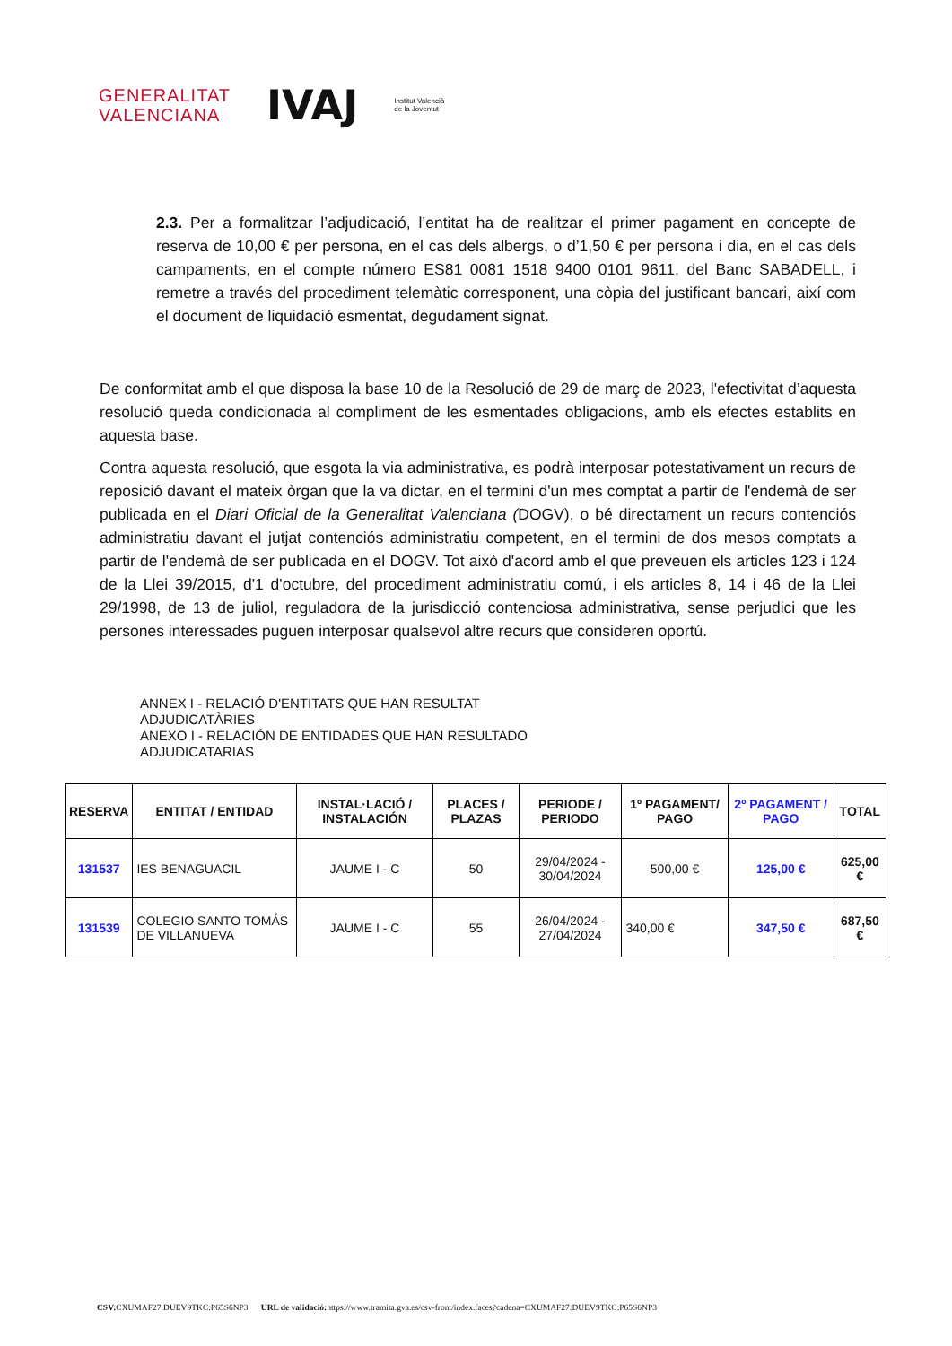GENERALITAT
VALENCIANA
IVAJ
Institut Valencià
de la Joventut
2.3. Per a formalitzar l’adjudicació, l’entitat ha de realitzar el primer pagament en concepte de reserva de 10,00 € per persona, en el cas dels albergs, o d’1,50 € per persona i dia, en el cas dels campaments, en el compte número ES81 0081 1518 9400 0101 9611, del Banc SABADELL, i remetre a través del procediment telemàtic corresponent, una còpia del justificant bancari, així com el document de liquidació esmentat, degudament signat.
De conformitat amb el que disposa la base 10 de la Resolució de 29 de març de 2023, l'efectivitat d’aquesta resolució queda condicionada al compliment de les esmentades obligacions, amb els efectes establits en aquesta base.
Contra aquesta resolució, que esgota la via administrativa, es podrà interposar potestativament un recurs de reposició davant el mateix òrgan que la va dictar, en el termini d'un mes comptat a partir de l'endemà de ser publicada en el Diari Oficial de la Generalitat Valenciana (DOGV), o bé directament un recurs contenciós administratiu davant el jutjat contenciós administratiu competent, en el termini de dos mesos comptats a partir de l'endemà de ser publicada en el DOGV. Tot això d'acord amb el que preveuen els articles 123 i 124 de la Llei 39/2015, d'1 d'octubre, del procediment administratiu comú, i els articles 8, 14 i 46 de la Llei 29/1998, de 13 de juliol, reguladora de la jurisdicció contenciosa administrativa, sense perjudici que les persones interessades puguen interposar qualsevol altre recurs que consideren oportú.
ANNEX I - RELACIÓ D'ENTITATS QUE HAN RESULTAT
ADJUDICATÀRIES
ANEXO I - RELACIÓN DE ENTIDADES QUE HAN RESULTADO
ADJUDICATARIAS
| RESERVA | ENTITAT / ENTIDAD | INSTAL·LACIÓ / INSTALACIÓN | PLACES / PLAZAS | PERIODE / PERIODO | 1º PAGAMENT/ PAGO | 2º PAGAMENT / PAGO | TOTAL |
| --- | --- | --- | --- | --- | --- | --- | --- |
| 131537 | IES BENAGUACIL | JAUME I - C | 50 | 29/04/2024 - 30/04/2024 | 500,00 € | 125,00 € | 625,00 € |
| 131539 | COLEGIO SANTO TOMÁS DE VILLANUEVA | JAUME I - C | 55 | 26/04/2024 - 27/04/2024 | 340,00 € | 347,50 € | 687,50 € |
CSV: CXUMAF27:DUEV9TKC:P65S6NP3 URL de validació: https://www.tramita.gva.es/csv-front/index.faces?cadena=CXUMAF27:DUEV9TKC:P65S6NP3